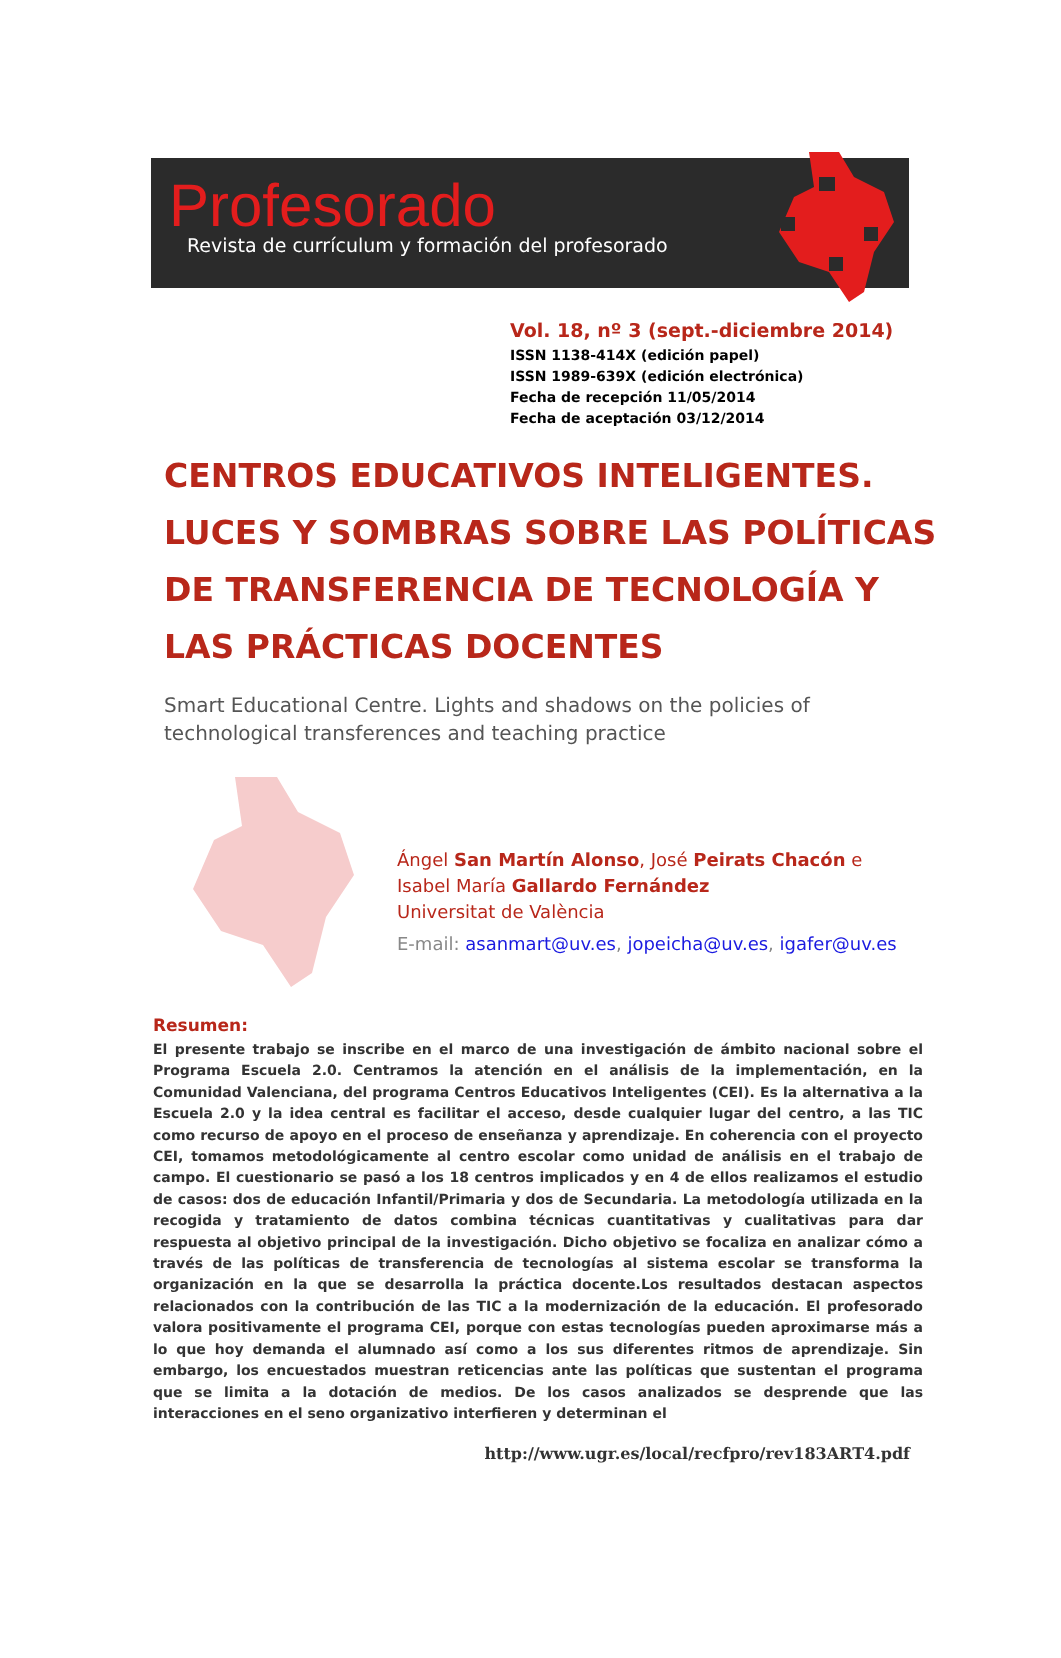Profesorado
Revista de currículum y formación del profesorado
Vol. 18, nº 3 (sept.-diciembre 2014)
ISSN 1138-414X (edición papel)
ISSN 1989-639X (edición electrónica)
Fecha de recepción 11/05/2014
Fecha de aceptación 03/12/2014
CENTROS EDUCATIVOS INTELIGENTES. LUCES Y SOMBRAS SOBRE LAS POLÍTICAS DE TRANSFERENCIA DE TECNOLOGÍA Y LAS PRÁCTICAS DOCENTES
Smart Educational Centre. Lights and shadows on the policies of technological transferences and teaching practice
Ángel San Martín Alonso, José Peirats Chacón e Isabel María Gallardo Fernández
Universitat de València
E-mail: asanmart@uv.es, jopeicha@uv.es, igafer@uv.es
Resumen:
El presente trabajo se inscribe en el marco de una investigación de ámbito nacional sobre el Programa Escuela 2.0. Centramos la atención en el análisis de la implementación, en la Comunidad Valenciana, del programa Centros Educativos Inteligentes (CEI). Es la alternativa a la Escuela 2.0 y la idea central es facilitar el acceso, desde cualquier lugar del centro, a las TIC como recurso de apoyo en el proceso de enseñanza y aprendizaje. En coherencia con el proyecto CEI, tomamos metodológicamente al centro escolar como unidad de análisis en el trabajo de campo. El cuestionario se pasó a los 18 centros implicados y en 4 de ellos realizamos el estudio de casos: dos de educación Infantil/Primaria y dos de Secundaria. La metodología utilizada en la recogida y tratamiento de datos combina técnicas cuantitativas y cualitativas para dar respuesta al objetivo principal de la investigación. Dicho objetivo se focaliza en analizar cómo a través de las políticas de transferencia de tecnologías al sistema escolar se transforma la organización en la que se desarrolla la práctica docente.Los resultados destacan aspectos relacionados con la contribución de las TIC a la modernización de la educación. El profesorado valora positivamente el programa CEI, porque con estas tecnologías pueden aproximarse más a lo que hoy demanda el alumnado así como a los sus diferentes ritmos de aprendizaje. Sin embargo, los encuestados muestran reticencias ante las políticas que sustentan el programa que se limita a la dotación de medios. De los casos analizados se desprende que las interacciones en el seno organizativo interfieren y determinan el
http://www.ugr.es/local/recfpro/rev183ART4.pdf